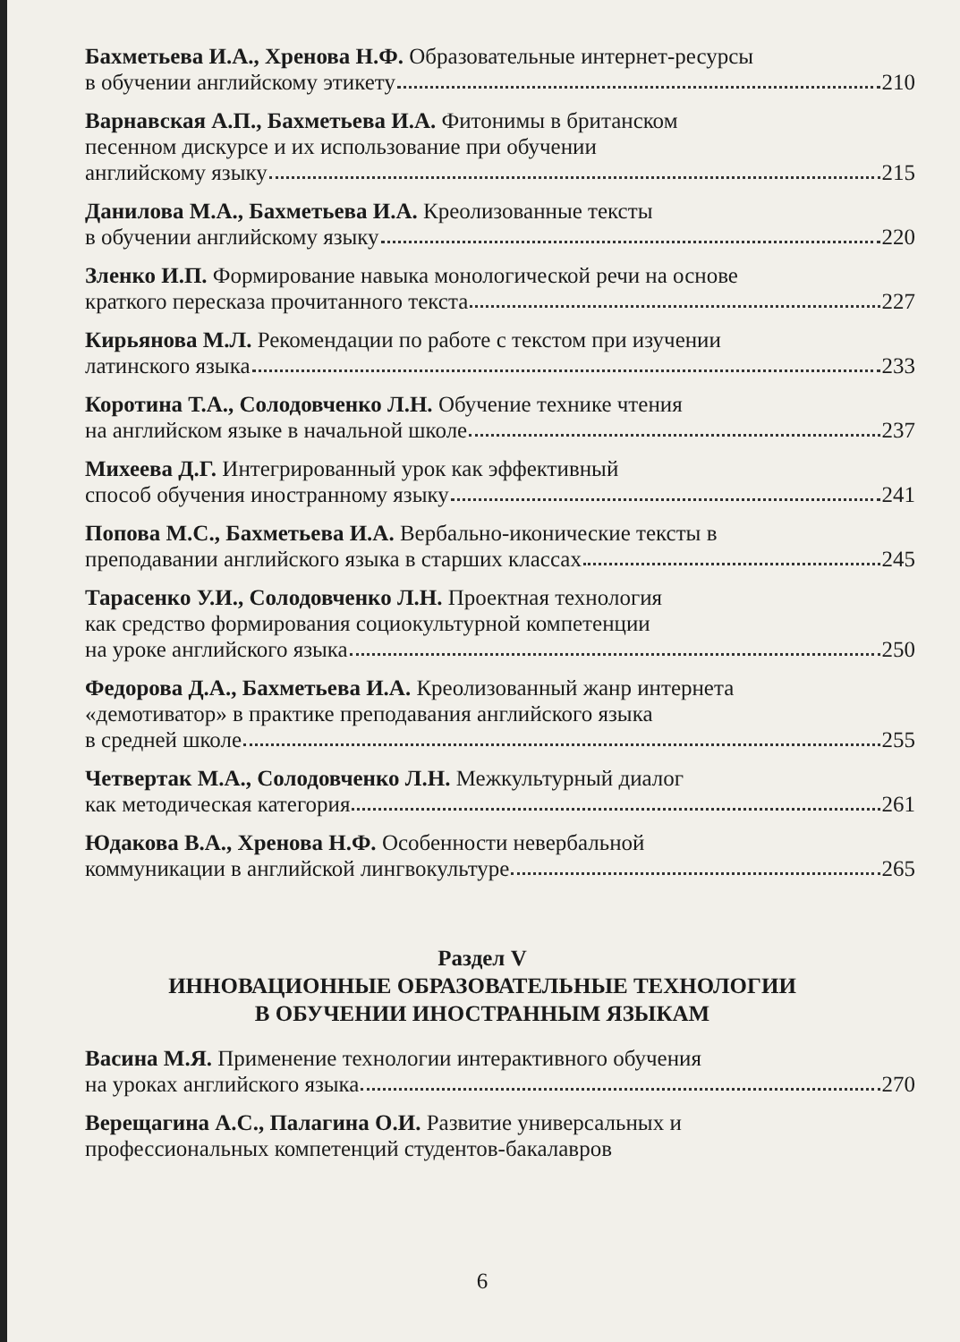Бахметьева И.А., Хренова Н.Ф. Образовательные интернет-ресурсы
в обучении английскому этикету 210
Варнавская А.П., Бахметьева И.А. Фитонимы в британском
песенном дискурсе и их использование при обучении
английскому языку 215
Данилова М.А., Бахметьева И.А. Креолизованные тексты
в обучении английскому языку 220
Зленко И.П. Формирование навыка монологической речи на основе
краткого пересказа прочитанного текста 227
Кирьянова М.Л. Рекомендации по работе с текстом при изучении
латинского языка 233
Коротина Т.А., Солодовченко Л.Н. Обучение технике чтения
на английском языке в начальной школе 237
Михеева Д.Г. Интегрированный урок как эффективный
способ обучения иностранному языку 241
Попова М.С., Бахметьева И.А. Вербально-иконические тексты в
преподавании английского языка в старших классах 245
Тарасенко У.И., Солодовченко Л.Н. Проектная технология
как средство формирования социокультурной компетенции
на уроке английского языка 250
Федорова Д.А., Бахметьева И.А. Креолизованный жанр интернета
«демотиватор» в практике преподавания английского языка
в средней школе 255
Четвертак М.А., Солодовченко Л.Н. Межкультурный диалог
как методическая категория 261
Юдакова В.А., Хренова Н.Ф. Особенности невербальной
коммуникации в английской лингвокультуре 265
Раздел V
ИННОВАЦИОННЫЕ ОБРАЗОВАТЕЛЬНЫЕ ТЕХНОЛОГИИ
В ОБУЧЕНИИ ИНОСТРАННЫМ ЯЗЫКАМ
Васина М.Я. Применение технологии интерактивного обучения
на уроках английского языка 270
Верещагина А.С., Палагина О.И. Развитие универсальных и
профессиональных компетенций студентов-бакалавров
6